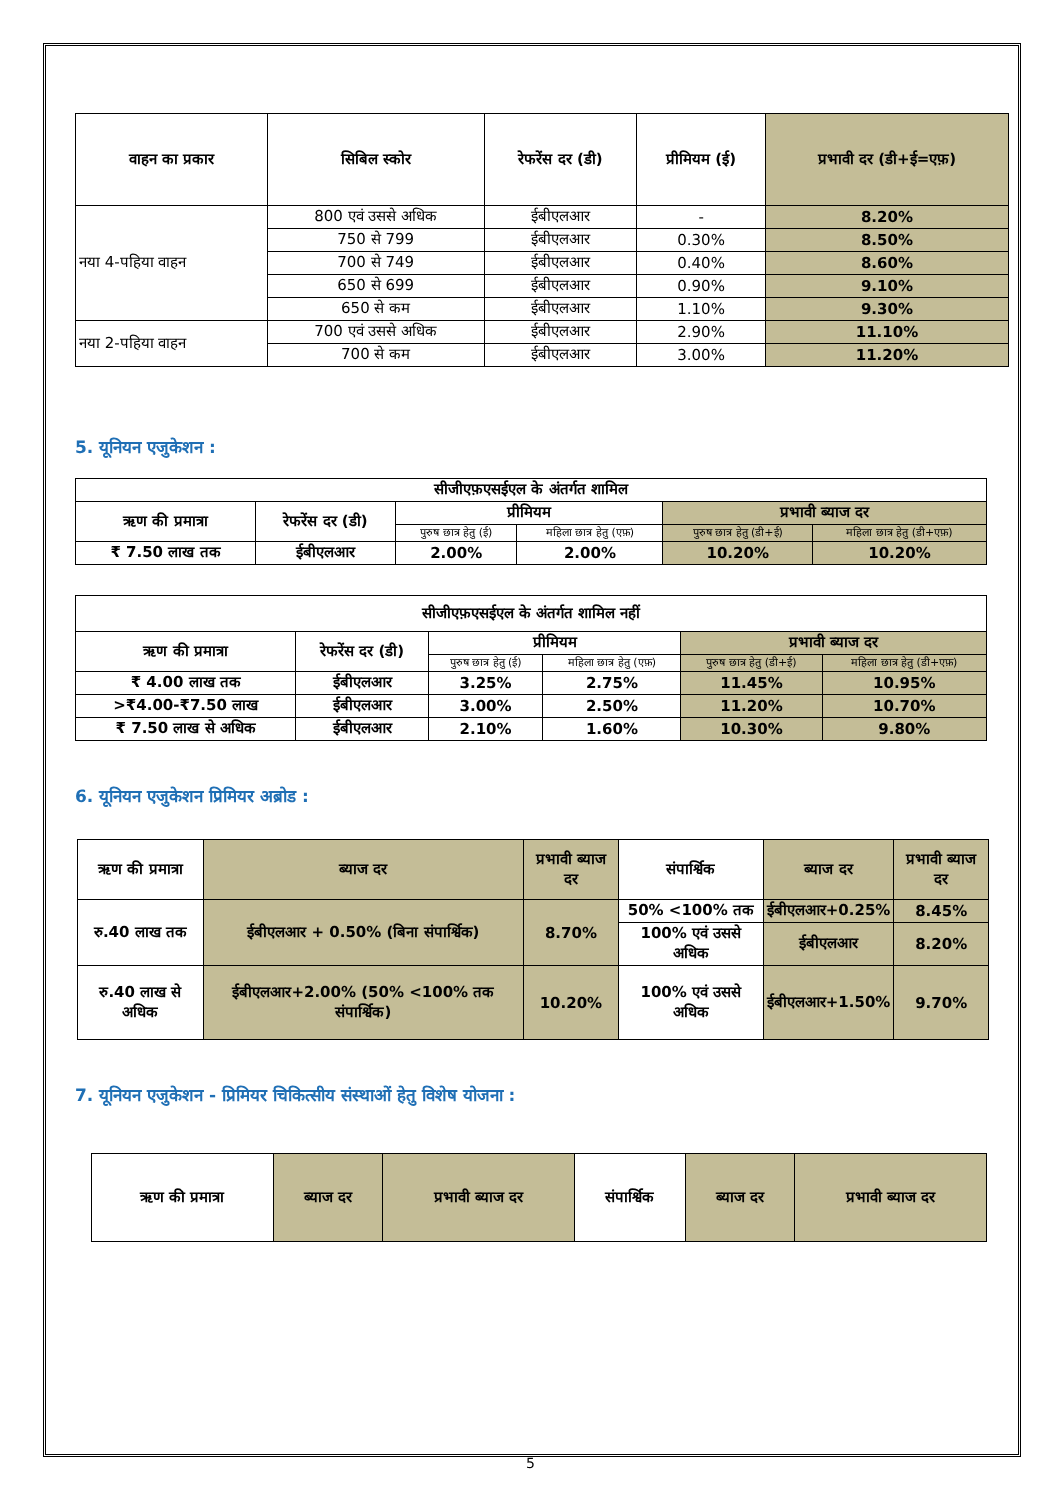| वाहन का प्रकार | सिबिल स्कोर | रेफरेंस दर (डी) | प्रीमियम (ई) | प्रभावी दर (डी+ई=एफ़) |
| --- | --- | --- | --- | --- |
| नया 4-पहिया वाहन | 800 एवं उससे अधिक | ईबीएलआर | - | 8.20% |
| | 750 से 799 | ईबीएलआर | 0.30% | 8.50% |
| | 700 से 749 | ईबीएलआर | 0.40% | 8.60% |
| | 650 से 699 | ईबीएलआर | 0.90% | 9.10% |
| | 650 से कम | ईबीएलआर | 1.10% | 9.30% |
| नया 2-पहिया वाहन | 700 एवं उससे अधिक | ईबीएलआर | 2.90% | 11.10% |
| | 700 से कम | ईबीएलआर | 3.00% | 11.20% |
5. यूनियन एजुकेशन :
| सीजीएफ़एसईएल के अंतर्गत शामिल | | | | | |
| --- | --- | --- | --- | --- | --- |
| ऋण की प्रमात्रा | रेफरेंस दर (डी) | प्रीमियम | | प्रभावी ब्याज दर | |
| | | पुरुष छात्र हेतु (ई) | महिला छात्र हेतु (एफ़) | पुरुष छात्र हेतु (डी+ई) | महिला छात्र हेतु (डी+एफ़) |
| ₹ 7.50 लाख तक | ईबीएलआर | 2.00% | 2.00% | 10.20% | 10.20% |
| सीजीएफ़एसईएल के अंतर्गत शामिल नहीं | | | | | |
| --- | --- | --- | --- | --- | --- |
| ऋण की प्रमात्रा | रेफरेंस दर (डी) | प्रीमियम | | प्रभावी ब्याज दर | |
| | | पुरुष छात्र हेतु (ई) | महिला छात्र हेतु (एफ़) | पुरुष छात्र हेतु (डी+ई) | महिला छात्र हेतु (डी+एफ़) |
| ₹ 4.00 लाख तक | ईबीएलआर | 3.25% | 2.75% | 11.45% | 10.95% |
| >₹4.00-₹7.50 लाख | ईबीएलआर | 3.00% | 2.50% | 11.20% | 10.70% |
| ₹ 7.50 लाख से अधिक | ईबीएलआर | 2.10% | 1.60% | 10.30% | 9.80% |
6. यूनियन एजुकेशन प्रिमियर अब्रोड :
| ऋण की प्रमात्रा | ब्याज दर | प्रभावी ब्याज दर | संपार्श्विक | ब्याज दर | प्रभावी ब्याज दर |
| --- | --- | --- | --- | --- | --- |
| रु.40 लाख तक | ईबीएलआर + 0.50% (बिना संपार्श्विक) | 8.70% | 50% <100% तक | ईबीएलआर+0.25% | 8.45% |
| | | | 100% एवं उससे अधिक | ईबीएलआर | 8.20% |
| रु.40 लाख से अधिक | ईबीएलआर+2.00% (50% <100% तक संपार्श्विक) | 10.20% | 100% एवं उससे अधिक | ईबीएलआर+1.50% | 9.70% |
7. यूनियन एजुकेशन - प्रिमियर चिकित्सीय संस्थाओं हेतु विशेष योजना :
| ऋण की प्रमात्रा | ब्याज दर | प्रभावी ब्याज दर | संपार्श्विक | ब्याज दर | प्रभावी ब्याज दर |
| --- | --- | --- | --- | --- | --- |
5